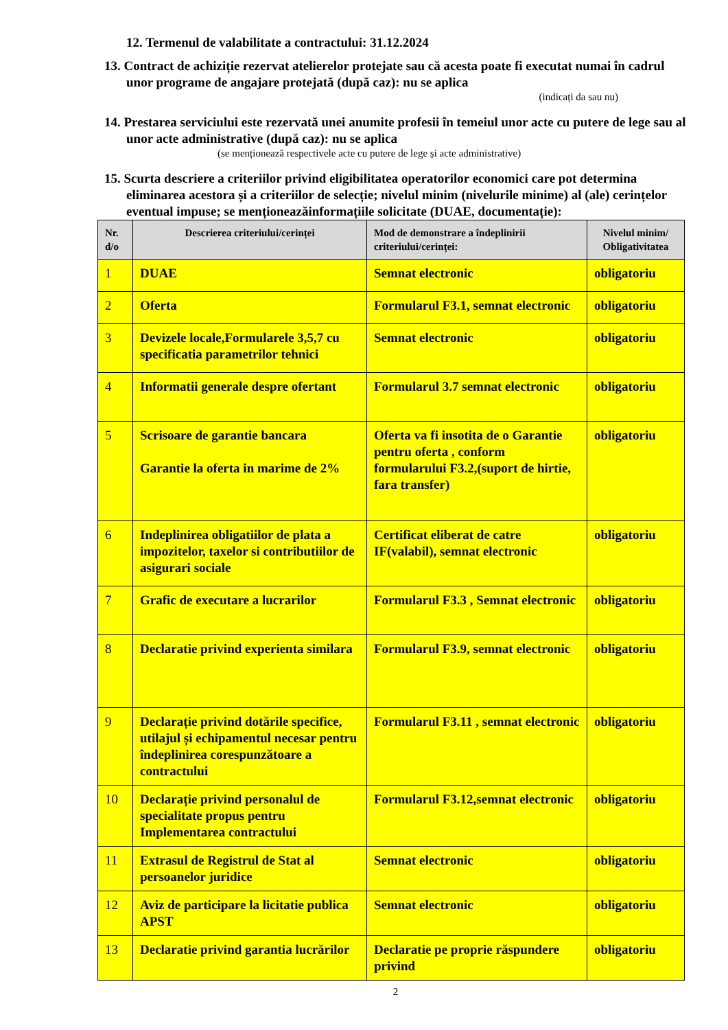12. Termenul de valabilitate a contractului: 31.12.2024
13. Contract de achiziție rezervat atelierelor protejate sau că acesta poate fi executat numai în cadrul unor programe de angajare protejată (după caz): nu se aplica
(indicați da sau nu)
14. Prestarea serviciului este rezervată unei anumite profesii în temeiul unor acte cu putere de lege sau al unor acte administrative (după caz): nu se aplica
(se menționează respectivele acte cu putere de lege și acte administrative)
15. Scurta descriere a criteriilor privind eligibilitatea operatorilor economici care pot determina eliminarea acestora și a criteriilor de selecție; nivelul minim (nivelurile minime) al (ale) cerințelor eventual impuse; se menționeazăinformațiile solicitate (DUAE, documentație):
| Nr. d/o | Descrierea criteriului/cerinței | Mod de demonstrare a îndeplinirii criteriului/cerinței: | Nivelul minim/ Obligativitatea |
| --- | --- | --- | --- |
| 1 | DUAE | Semnat electronic | obligatoriu |
| 2 | Oferta | Formularul F3.1, semnat electronic | obligatoriu |
| 3 | Devizele locale,Formularele 3,5,7 cu specificatia parametrilor tehnici | Semnat electronic | obligatoriu |
| 4 | Informatii generale despre ofertant | Formularul 3.7 semnat electronic | obligatoriu |
| 5 | Scrisoare de garantie bancara Garantie la oferta in marime de 2% | Oferta va fi insotita de o Garantie pentru oferta , conform formularului F3.2,(suport de hirtie, fara transfer) | obligatoriu |
| 6 | Indeplinirea obligatiilor de plata a impozitelor, taxelor si contributiilor de asigurari sociale | Certificat eliberat de catre IF(valabil), semnat electronic | obligatoriu |
| 7 | Grafic de executare a lucrarilor | Formularul F3.3 , Semnat electronic | obligatoriu |
| 8 | Declaratie privind experienta similara | Formularul F3.9, semnat electronic | obligatoriu |
| 9 | Declarație privind dotările specifice, utilajul și echipamentul necesar pentru îndeplinirea corespunzătoare a contractului | Formularul F3.11 , semnat electronic | obligatoriu |
| 10 | Declarație privind personalul de specialitate propus pentru Implementarea contractului | Formularul F3.12,semnat electronic | obligatoriu |
| 11 | Extrasul de Registrul de Stat al persoanelor juridice | Semnat electronic | obligatoriu |
| 12 | Aviz de participare la licitatie publica APST | Semnat electronic | obligatoriu |
| 13 | Declaratie privind garantia lucrărilor | Declaratie pe proprie răspundere privind | obligatoriu |
2